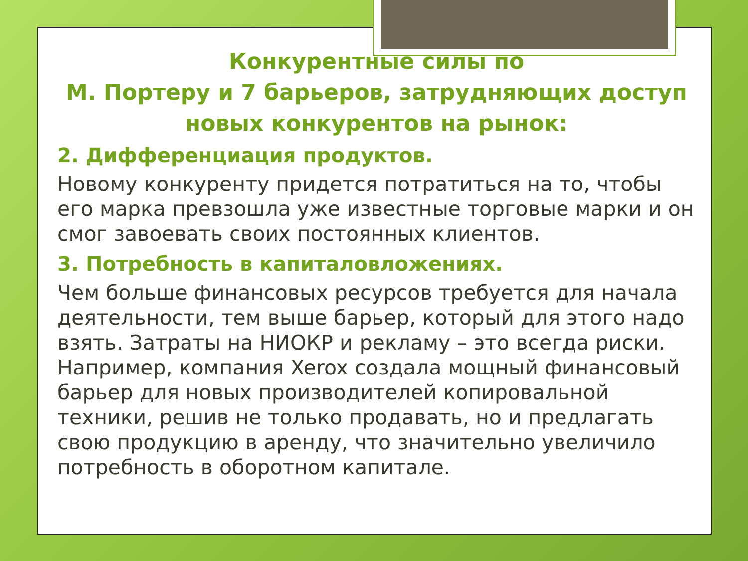Конкурентные силы по
М. Портеру и 7 барьеров, затрудняющих доступ новых конкурентов на рынок:
2. Дифференциация продуктов.
Новому конкуренту придется потратиться на то, чтобы его марка превзошла уже известные торговые марки и он смог завоевать своих постоянных клиентов.
3. Потребность в капиталовложениях.
Чем больше финансовых ресурсов требуется для начала деятельности, тем выше барьер, который для этого надо взять. Затраты на НИОКР и рекламу – это всегда риски. Например, компания Xerox создала мощный финансовый барьер для новых производителей копировальной техники, решив не только продавать, но и предлагать свою продукцию в аренду, что значительно увеличило потребность в оборотном капитале.